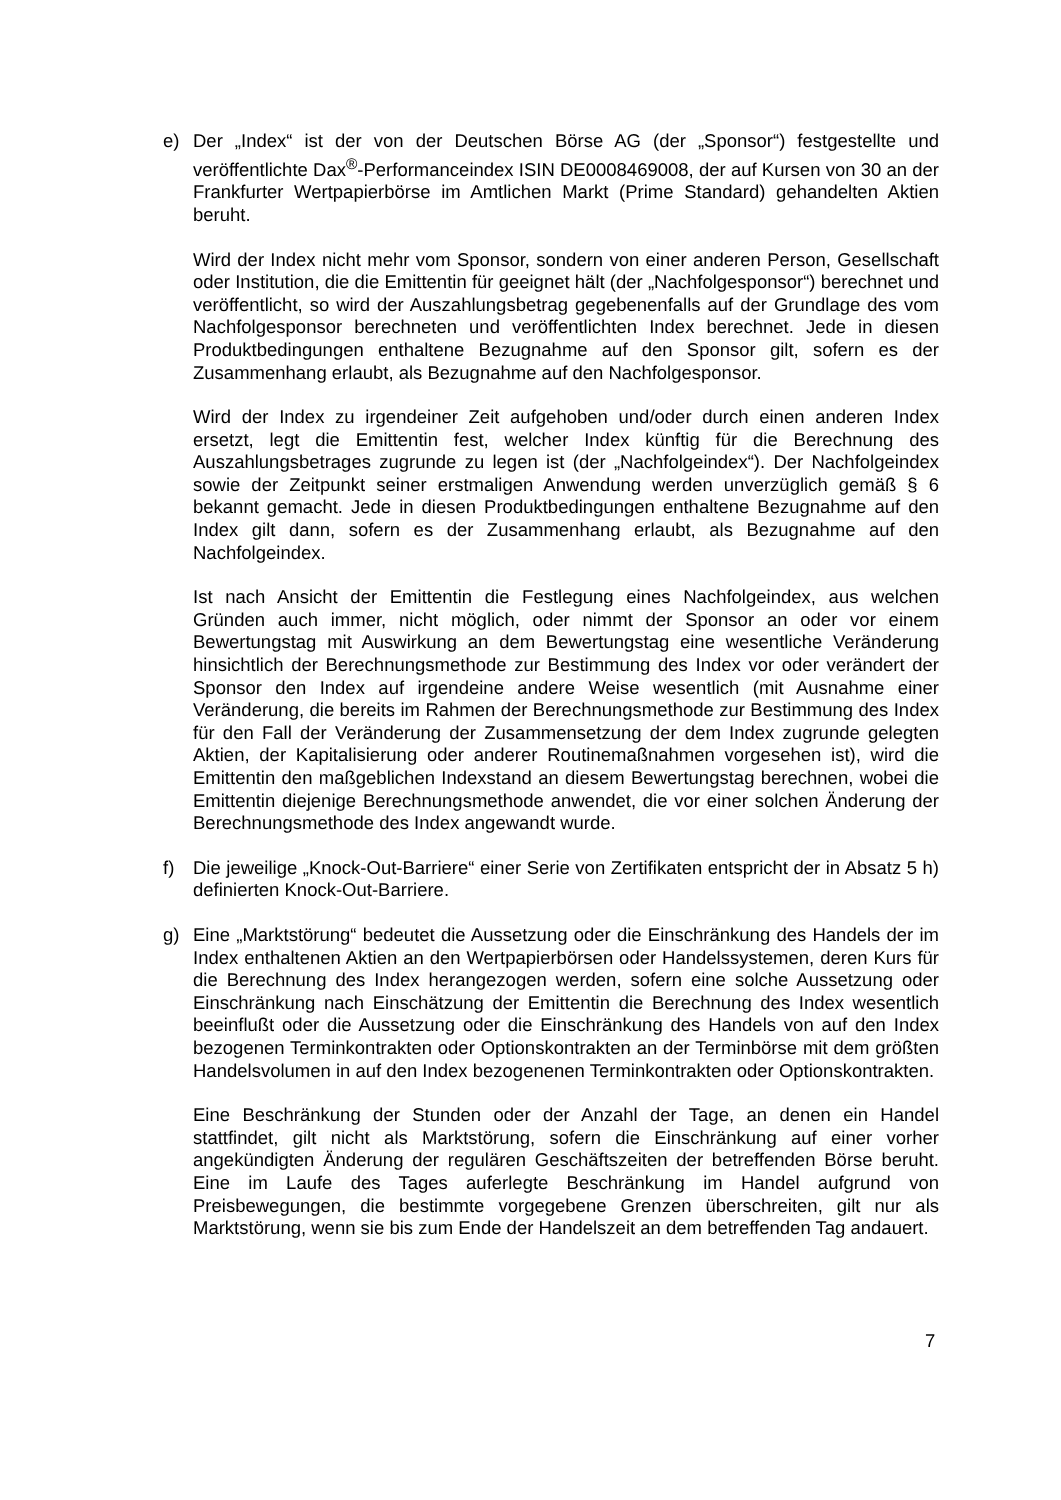e) Der „Index“ ist der von der Deutschen Börse AG (der „Sponsor“) festgestellte und veröffentlichte Dax<sup>®</sup>-Performanceindex ISIN DE0008469008, der auf Kursen von 30 an der Frankfurter Wertpapierbörse im Amtlichen Markt (Prime Standard) gehandelten Aktien beruht.
Wird der Index nicht mehr vom Sponsor, sondern von einer anderen Person, Gesellschaft oder Institution, die die Emittentin für geeignet hält (der „Nachfolgesponsor“) berechnet und veröffentlicht, so wird der Auszahlungsbetrag gegebenenfalls auf der Grundlage des vom Nachfolgesponsor berechneten und veröffentlichten Index berechnet. Jede in diesen Produktbedingungen enthaltene Bezugnahme auf den Sponsor gilt, sofern es der Zusammenhang erlaubt, als Bezugnahme auf den Nachfolgesponsor.
Wird der Index zu irgendeiner Zeit aufgehoben und/oder durch einen anderen Index ersetzt, legt die Emittentin fest, welcher Index künftig für die Berechnung des Auszahlungsbetrages zugrunde zu legen ist (der „Nachfolgeindex“). Der Nachfolgeindex sowie der Zeitpunkt seiner erstmaligen Anwendung werden unverzüglich gemäß § 6 bekannt gemacht. Jede in diesen Produktbedingungen enthaltene Bezugnahme auf den Index gilt dann, sofern es der Zusammenhang erlaubt, als Bezugnahme auf den Nachfolgeindex.
Ist nach Ansicht der Emittentin die Festlegung eines Nachfolgeindex, aus welchen Gründen auch immer, nicht möglich, oder nimmt der Sponsor an oder vor einem Bewertungstag mit Auswirkung an dem Bewertungstag eine wesentliche Veränderung hinsichtlich der Berechnungsmethode zur Bestimmung des Index vor oder verändert der Sponsor den Index auf irgendeine andere Weise wesentlich (mit Ausnahme einer Veränderung, die bereits im Rahmen der Berechnungsmethode zur Bestimmung des Index für den Fall der Veränderung der Zusammensetzung der dem Index zugrunde gelegten Aktien, der Kapitalisierung oder anderer Routinemaßnahmen vorgesehen ist), wird die Emittentin den maßgeblichen Indexstand an diesem Bewertungstag berechnen, wobei die Emittentin diejenige Berechnungsmethode anwendet, die vor einer solchen Änderung der Berechnungsmethode des Index angewandt wurde.
f) Die jeweilige „Knock-Out-Barriere“ einer Serie von Zertifikaten entspricht der in Absatz 5 h) definierten Knock-Out-Barriere.
g) Eine „Marktstörung“ bedeutet die Aussetzung oder die Einschränkung des Handels der im Index enthaltenen Aktien an den Wertpapierbörsen oder Handelssystemen, deren Kurs für die Berechnung des Index herangezogen werden, sofern eine solche Aussetzung oder Einschränkung nach Einschätzung der Emittentin die Berechnung des Index wesentlich beeinflußt oder die Aussetzung oder die Einschränkung des Handels von auf den Index bezogenen Terminkontrakten oder Optionskontrakten an der Terminbörse mit dem größten Handelsvolumen in auf den Index bezogenenen Terminkontrakten oder Optionskontrakten.
Eine Beschränkung der Stunden oder der Anzahl der Tage, an denen ein Handel stattfindet, gilt nicht als Marktstörung, sofern die Einschränkung auf einer vorher angekündigten Änderung der regulären Geschäftszeiten der betreffenden Börse beruht. Eine im Laufe des Tages auferlegte Beschränkung im Handel aufgrund von Preisbewegungen, die bestimmte vorgegebene Grenzen überschreiten, gilt nur als Marktstörung, wenn sie bis zum Ende der Handelszeit an dem betreffenden Tag andauert.
7